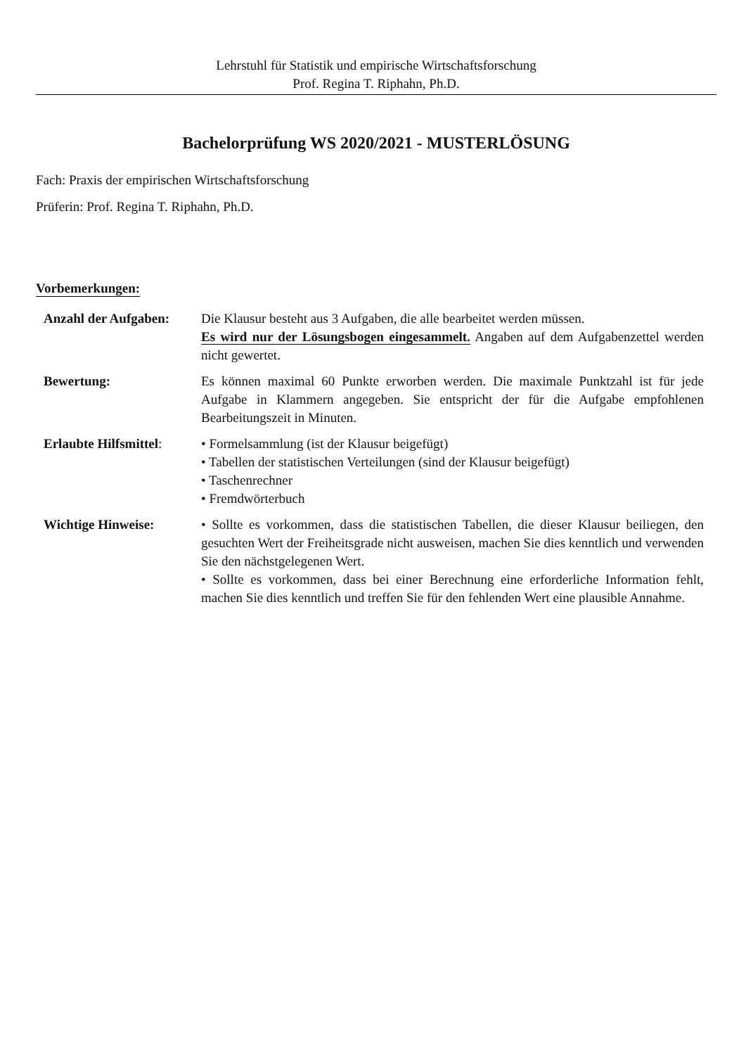Lehrstuhl für Statistik und empirische Wirtschaftsforschung
Prof. Regina T. Riphahn, Ph.D.
Bachelorprüfung WS 2020/2021 - MUSTERLÖSUNG
Fach: Praxis der empirischen Wirtschaftsforschung
Prüferin: Prof. Regina T. Riphahn, Ph.D.
Vorbemerkungen:
| Anzahl der Aufgaben: | Die Klausur besteht aus 3 Aufgaben, die alle bearbeitet werden müssen. Es wird nur der Lösungsbogen eingesammelt. Angaben auf dem Aufgabenzettel werden nicht gewertet. |
| Bewertung: | Es können maximal 60 Punkte erworben werden. Die maximale Punktzahl ist für jede Aufgabe in Klammern angegeben. Sie entspricht der für die Aufgabe empfohlenen Bearbeitungszeit in Minuten. |
| Erlaubte Hilfsmittel : | • Formelsammlung (ist der Klausur beigefügt) • Tabellen der statistischen Verteilungen (sind der Klausur beigefügt) • Taschenrechner • Fremdwörterbuch |
| Wichtige Hinweise: | • Sollte es vorkommen, dass die statistischen Tabellen, die dieser Klausur beiliegen, den gesuchten Wert der Freiheitsgrade nicht ausweisen, machen Sie dies kenntlich und verwenden Sie den nächstgelegenen Wert. • Sollte es vorkommen, dass bei einer Berechnung eine erforderliche Information fehlt, machen Sie dies kenntlich und treffen Sie für den fehlenden Wert eine plausible Annahme. |